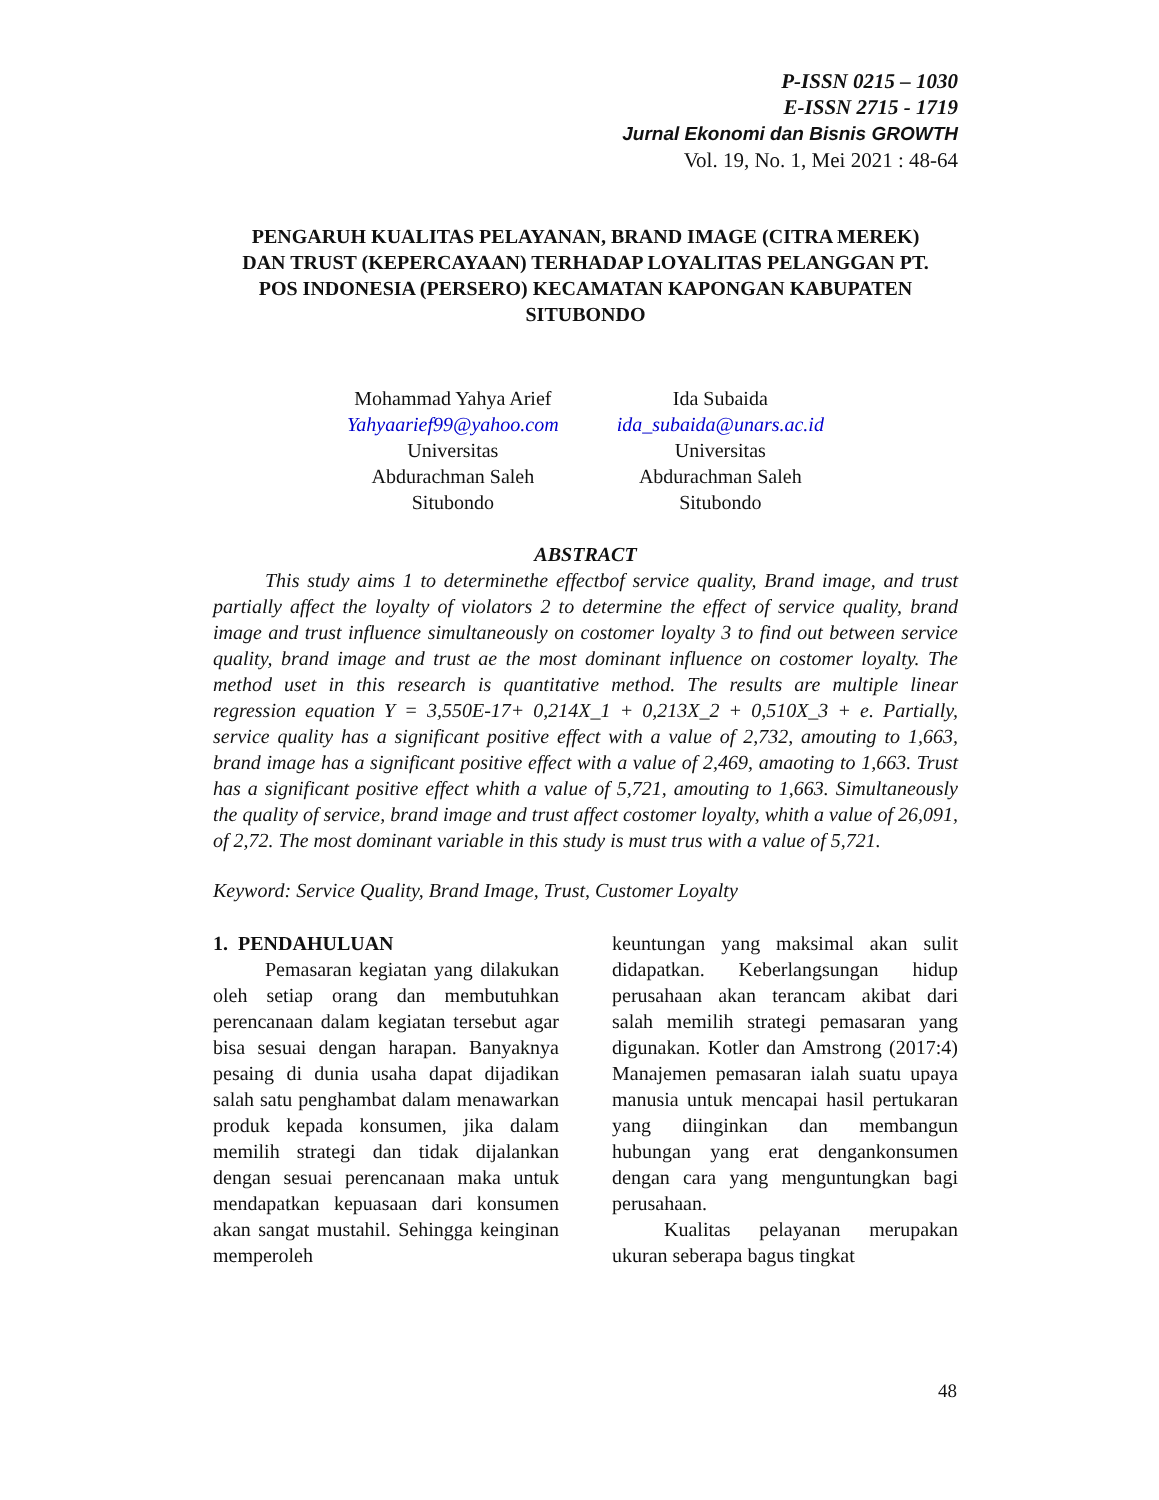P-ISSN 0215 – 1030
E-ISSN 2715 - 1719
Jurnal Ekonomi dan Bisnis GROWTH
Vol. 19, No. 1, Mei 2021 : 48-64
PENGARUH KUALITAS PELAYANAN, BRAND IMAGE (CITRA MEREK) DAN TRUST (KEPERCAYAAN) TERHADAP LOYALITAS PELANGGAN PT. POS INDONESIA (PERSERO) KECAMATAN KAPONGAN KABUPATEN SITUBONDO
Mohammad Yahya Arief
Yahyaarief99@yahoo.com
Universitas
Abdurachman Saleh
Situbondo
Ida Subaida
ida_subaida@unars.ac.id
Universitas
Abdurachman Saleh
Situbondo
ABSTRACT
This study aims 1 to determinethe effectbof service quality, Brand image, and trust partially affect the loyalty of violators 2 to determine the effect of service quality, brand image and trust influence simultaneously on costomer loyalty 3 to find out between service quality, brand image and trust ae the most dominant influence on costomer loyalty. The method uset in this research is quantitative method. The results are multiple linear regression equation Y = 3,550E-17+ 0,214X_1 + 0,213X_2 + 0,510X_3 + e. Partially, service quality has a significant positive effect with a value of 2,732, amouting to 1,663, brand image has a significant positive effect with a value of 2,469, amaoting to 1,663. Trust has a significant positive effect whith a value of 5,721, amouting to 1,663. Simultaneously the quality of service, brand image and trust affect costomer loyalty, whith a value of 26,091, of 2,72. The most dominant variable in this study is must trus with a value of 5,721.
Keyword: Service Quality, Brand Image, Trust, Customer Loyalty
1. PENDAHULUAN
Pemasaran kegiatan yang dilakukan oleh setiap orang dan membutuhkan perencanaan dalam kegiatan tersebut agar bisa sesuai dengan harapan. Banyaknya pesaing di dunia usaha dapat dijadikan salah satu penghambat dalam menawarkan produk kepada konsumen, jika dalam memilih strategi dan tidak dijalankan dengan sesuai perencanaan maka untuk mendapatkan kepuasaan dari konsumen akan sangat mustahil. Sehingga keinginan memperoleh
keuntungan yang maksimal akan sulit didapatkan. Keberlangsungan hidup perusahaan akan terancam akibat dari salah memilih strategi pemasaran yang digunakan. Kotler dan Amstrong (2017:4) Manajemen pemasaran ialah suatu upaya manusia untuk mencapai hasil pertukaran yang diinginkan dan membangun hubungan yang erat dengankonsumen dengan cara yang menguntungkan bagi perusahaan.
Kualitas pelayanan merupakan ukuran seberapa bagus tingkat
48